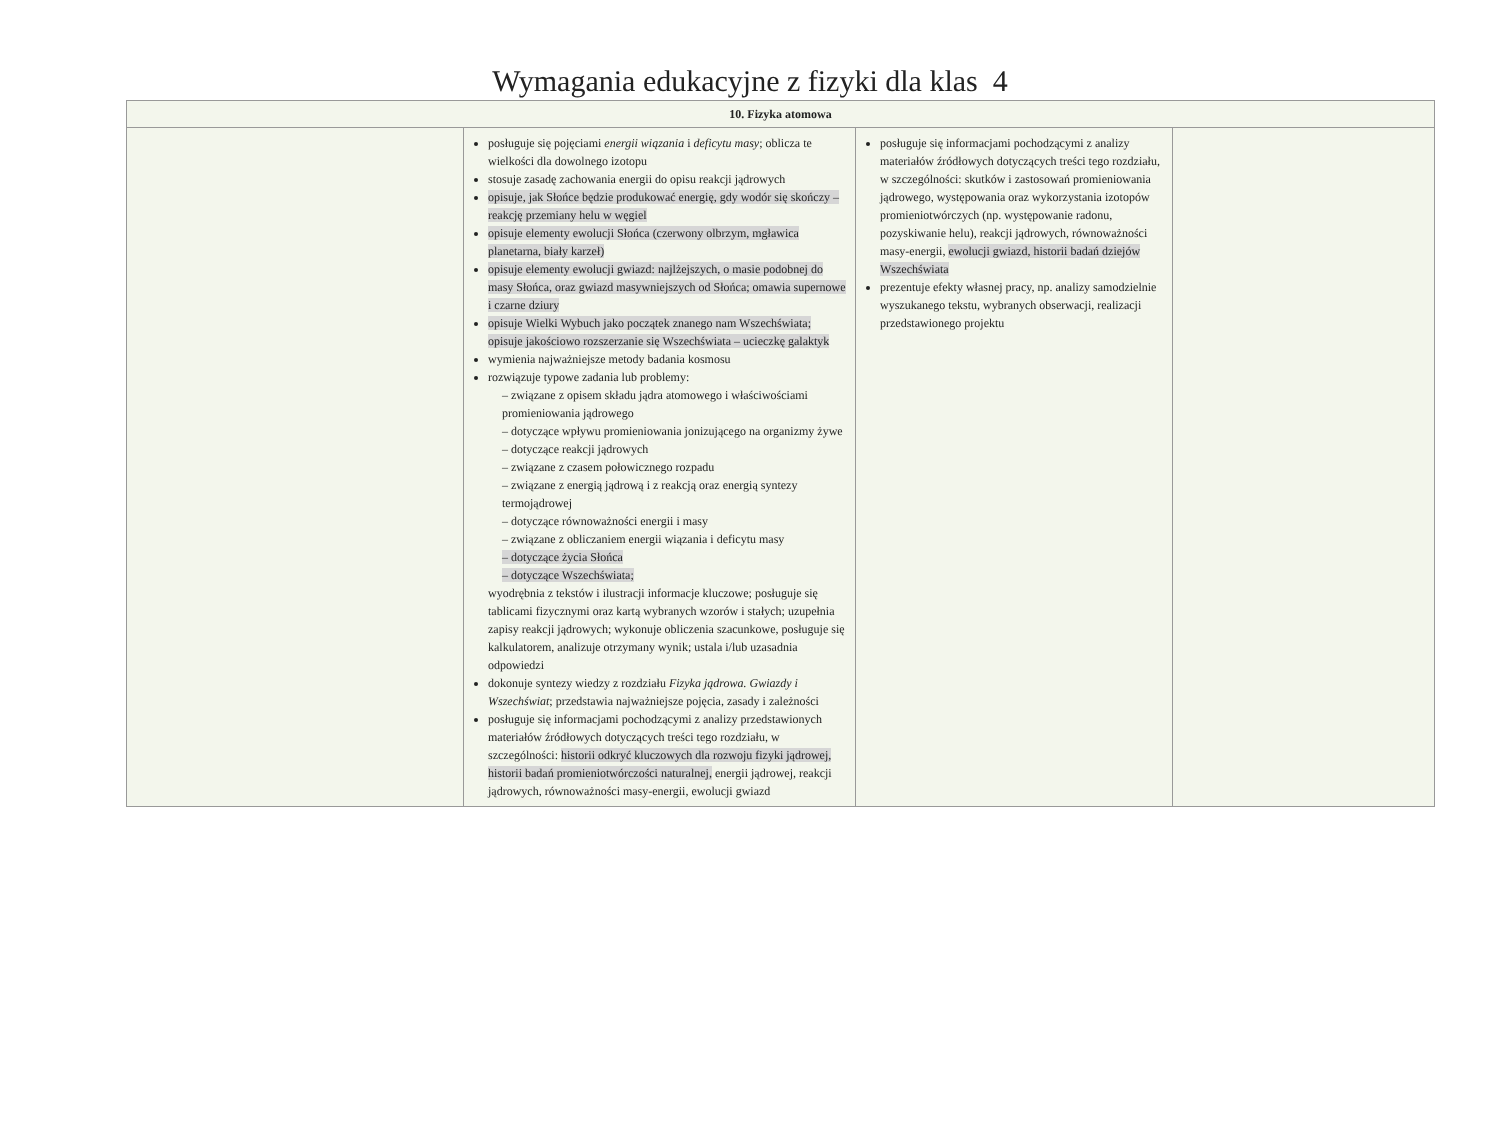Wymagania edukacyjne z fizyki dla klas 4
| 10. Fizyka atomowa | | | |
| --- | --- | --- | --- |
| | posługuje się pojęciami energii wiązania i deficytu masy ; oblicza te wielkości dla dowolnego izotopu stosuje zasadę zachowania energii do opisu reakcji jądrowych opisuje, jak Słońce będzie produkować energię, gdy wodór się skończy – reakcję przemiany helu w węgiel opisuje elementy ewolucji Słońca (czerwony olbrzym, mgławica planetarna, biały karzeł) opisuje elementy ewolucji gwiazd: najlżejszych, o masie podobnej do masy Słońca, oraz gwiazd masywniejszych od Słońca; omawia supernowe i czarne dziury opisuje Wielki Wybuch jako początek znanego nam Wszechświata; opisuje jakościowo rozszerzanie się Wszechświata – ucieczkę galaktyk wymienia najważniejsze metody badania kosmosu rozwiązuje typowe zadania lub problemy: – związane z opisem składu jądra atomowego i właściwościami promieniowania jądrowego – dotyczące wpływu promieniowania jonizującego na organizmy żywe – dotyczące reakcji jądrowych – związane z czasem połowicznego rozpadu – związane z energią jądrową i z reakcją oraz energią syntezy termojądrowej – dotyczące równoważności energii i masy – związane z obliczaniem energii wiązania i deficytu masy – dotyczące życia Słońca – dotyczące Wszechświata; wyodrębnia z tekstów i ilustracji informacje kluczowe; posługuje się tablicami fizycznymi oraz kartą wybranych wzorów i stałych; uzupełnia zapisy reakcji jądrowych; wykonuje obliczenia szacunkowe, posługuje się kalkulatorem, analizuje otrzymany wynik; ustala i/lub uzasadnia odpowiedzi dokonuje syntezy wiedzy z rozdziału Fizyka jądrowa. Gwiazdy i Wszechświat ; przedstawia najważniejsze pojęcia, zasady i zależności posługuje się informacjami pochodzącymi z analizy przedstawionych materiałów źródłowych dotyczących treści tego rozdziału, w szczególności: historii odkryć kluczowych dla rozwoju fizyki jądrowej, historii badań promieniotwórczości naturalnej, energii jądrowej, reakcji jądrowych, równoważności masy-energii, ewolucji gwiazd | posługuje się informacjami pochodzącymi z analizy materiałów źródłowych dotyczących treści tego rozdziału, w szczególności: skutków i zastosowań promieniowania jądrowego, występowania oraz wykorzystania izotopów promieniotwórczych (np. występowanie radonu, pozyskiwanie helu), reakcji jądrowych, równoważności masy-energii, ewolucji gwiazd, historii badań dziejów Wszechświata prezentuje efekty własnej pracy, np. analizy samodzielnie wyszukanego tekstu, wybranych obserwacji, realizacji przedstawionego projektu | |